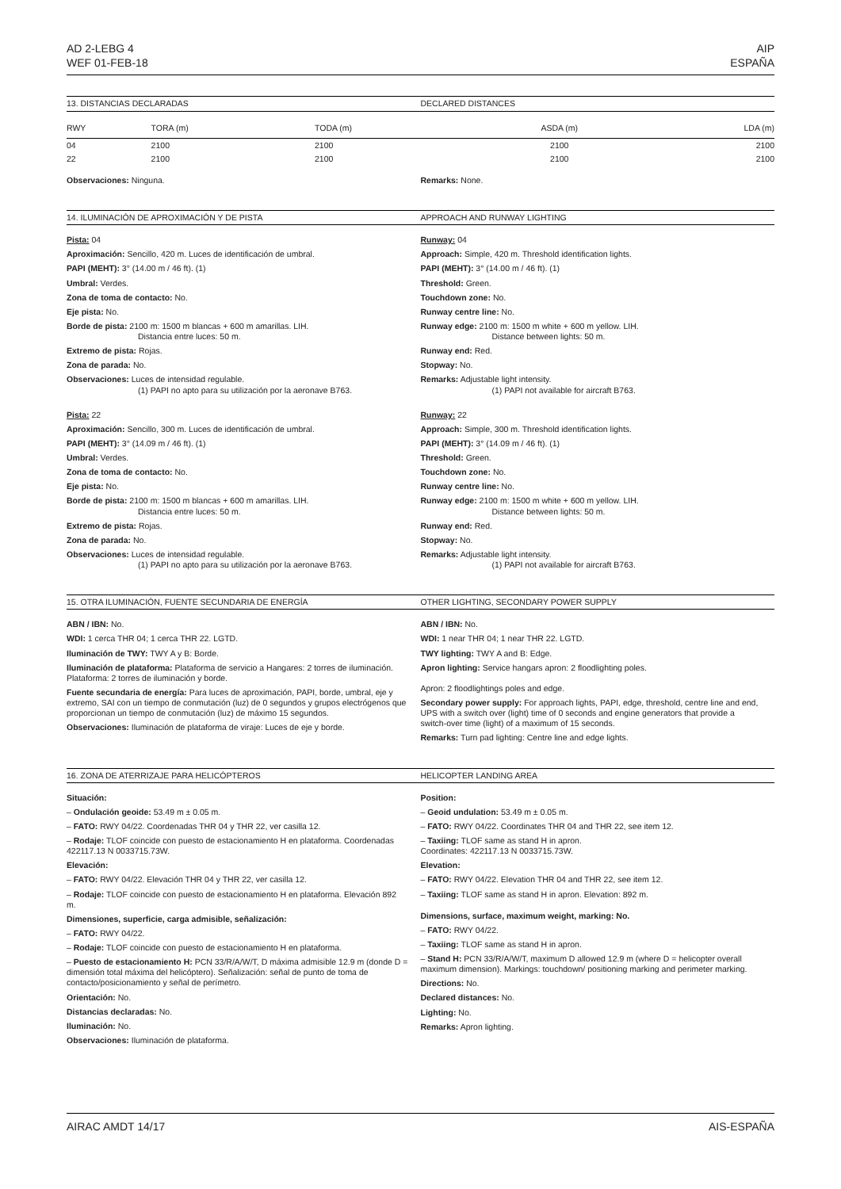AD 2-LEBG 4
WEF 01-FEB-18
AIP
ESPAÑA
13. DISTANCIAS DECLARADAS DECLARED DISTANCES
| RWY | TORA (m) | TODA (m) | ASDA (m) | LDA (m) |
| --- | --- | --- | --- | --- |
| 04 | 2100 | 2100 | 2100 | 2100 |
| 22 | 2100 | 2100 | 2100 | 2100 |
Observaciones: Ninguna. Remarks: None.
14. ILUMINACIÓN DE APROXIMACIÓN Y DE PISTA
APPROACH AND RUNWAY LIGHTING
Pista: 04
Aproximación: Sencillo, 420 m. Luces de identificación de umbral.
PAPI (MEHT): 3° (14.00 m / 46 ft). (1)
Umbral: Verdes.
Zona de toma de contacto: No.
Eje pista: No.
Borde de pista: 2100 m: 1500 m blancas + 600 m amarillas. LIH.
Distancia entre luces: 50 m.
Extremo de pista: Rojas.
Zona de parada: No.
Observaciones: Luces de intensidad regulable.
(1) PAPI no apto para su utilización por la aeronave B763.
Pista: 22
Aproximación: Sencillo, 300 m. Luces de identificación de umbral.
PAPI (MEHT): 3° (14.09 m / 46 ft). (1)
Umbral: Verdes.
Zona de toma de contacto: No.
Eje pista: No.
Borde de pista: 2100 m: 1500 m blancas + 600 m amarillas. LIH.
Distancia entre luces: 50 m.
Extremo de pista: Rojas.
Zona de parada: No.
Observaciones: Luces de intensidad regulable.
(1) PAPI no apto para su utilización por la aeronave B763.
Runway: 04
Approach: Simple, 420 m. Threshold identification lights.
PAPI (MEHT): 3° (14.00 m / 46 ft). (1)
Threshold: Green.
Touchdown zone: No.
Runway centre line: No.
Runway edge: 2100 m: 1500 m white + 600 m yellow. LIH.
Distance between lights: 50 m.
Runway end: Red.
Stopway: No.
Remarks: Adjustable light intensity.
(1) PAPI not available for aircraft B763.
Runway: 22
Approach: Simple, 300 m. Threshold identification lights.
PAPI (MEHT): 3° (14.09 m / 46 ft). (1)
Threshold: Green.
Touchdown zone: No.
Runway centre line: No.
Runway edge: 2100 m: 1500 m white + 600 m yellow. LIH.
Distance between lights: 50 m.
Runway end: Red.
Stopway: No.
Remarks: Adjustable light intensity.
(1) PAPI not available for aircraft B763.
15. OTRA ILUMINACIÓN, FUENTE SECUNDARIA DE ENERGÍA
OTHER LIGHTING, SECONDARY POWER SUPPLY
ABN / IBN: No.
WDI: 1 cerca THR 04; 1 cerca THR 22. LGTD.
Iluminación de TWY: TWY A y B: Borde.
Iluminación de plataforma: Plataforma de servicio a Hangares: 2 torres de iluminación.
Plataforma: 2 torres de iluminación y borde.
Fuente secundaria de energía: Para luces de aproximación, PAPI, borde, umbral, eje y extremo, SAI con un tiempo de conmutación (luz) de 0 segundos y grupos electrógenos que proporcionan un tiempo de conmutación (luz) de máximo 15 segundos.
Observaciones: Iluminación de plataforma de viraje: Luces de eje y borde.
ABN / IBN: No.
WDI: 1 near THR 04; 1 near THR 22. LGTD.
TWY lighting: TWY A and B: Edge.
Apron lighting: Service hangars apron: 2 floodlighting poles.
Apron: 2 floodlightings poles and edge.
Secondary power supply: For approach lights, PAPI, edge, threshold, centre line and end, UPS with a switch over (light) time of 0 seconds and engine generators that provide a switch-over time (light) of a maximum of 15 seconds.
Remarks: Turn pad lighting: Centre line and edge lights.
16. ZONA DE ATERRIZAJE PARA HELICÓPTEROS
HELICOPTER LANDING AREA
Situación:
– Ondulación geoide: 53.49 m ± 0.05 m.
– FATO: RWY 04/22. Coordenadas THR 04 y THR 22, ver casilla 12.
– Rodaje: TLOF coincide con puesto de estacionamiento H en plataforma. Coordenadas 422117.13 N 0033715.73W.
Elevación:
– FATO: RWY 04/22. Elevación THR 04 y THR 22, ver casilla 12.
– Rodaje: TLOF coincide con puesto de estacionamiento H en plataforma. Elevación 892 m.
Dimensiones, superficie, carga admisible, señalización:
– FATO: RWY 04/22.
– Rodaje: TLOF coincide con puesto de estacionamiento H en plataforma.
– Puesto de estacionamiento H: PCN 33/R/A/W/T, D máxima admisible 12.9 m (donde D = dimensión total máxima del helicóptero). Señalización: señal de punto de toma de contacto/posicionamiento y señal de perímetro.
Orientación: No.
Distancias declaradas: No.
Iluminación: No.
Observaciones: Iluminación de plataforma.
Position:
– Geoid undulation: 53.49 m ± 0.05 m.
– FATO: RWY 04/22. Coordinates THR 04 and THR 22, see item 12.
– Taxiing: TLOF same as stand H in apron.
Coordinates: 422117.13 N 0033715.73W.
Elevation:
– FATO: RWY 04/22. Elevation THR 04 and THR 22, see item 12.
– Taxiing: TLOF same as stand H in apron. Elevation: 892 m.
Dimensions, surface, maximum weight, marking: No.
– FATO: RWY 04/22.
– Taxiing: TLOF same as stand H in apron.
– Stand H: PCN 33/R/A/W/T, maximum D allowed 12.9 m (where D = helicopter overall maximum dimension). Markings: touchdown/ positioning marking and perimeter marking.
Directions: No.
Declared distances: No.
Lighting: No.
Remarks: Apron lighting.
AIRAC AMDT 14/17 AIS-ESPAÑA